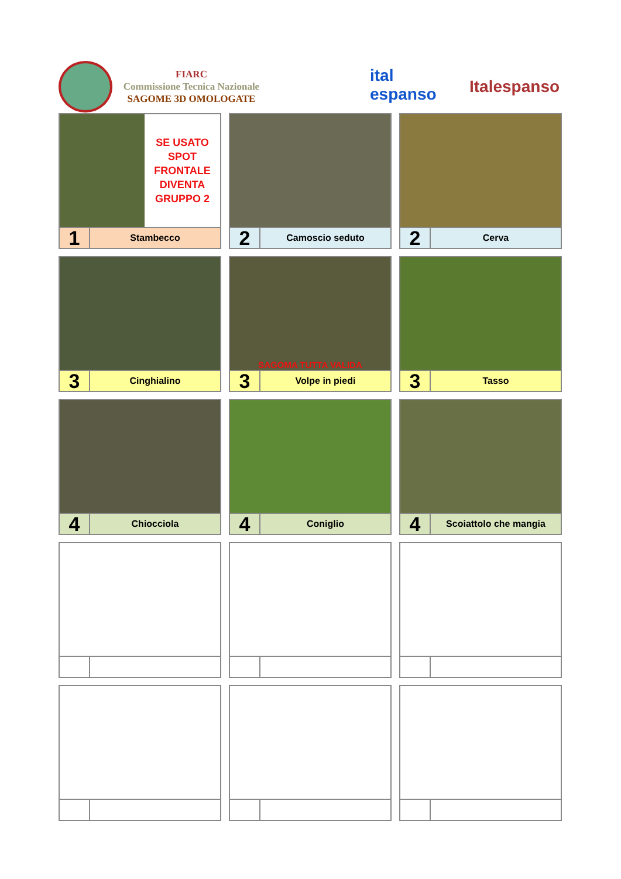FIARC
Commissione Tecnica Nazionale
SAGOME 3D OMOLOGATE
ital espanso
Italespanso
SE USATO
SPOT
FRONTALE
DIVENTA
GRUPPO 2
1
Stambecco
2
Camoscio seduto
2
Cerva
3
Cinghialino
SAGOMA TUTTA VALIDA
3
Volpe in piedi
3
Tasso
4
Chiocciola
4
Coniglio
4
Scoiattolo che mangia